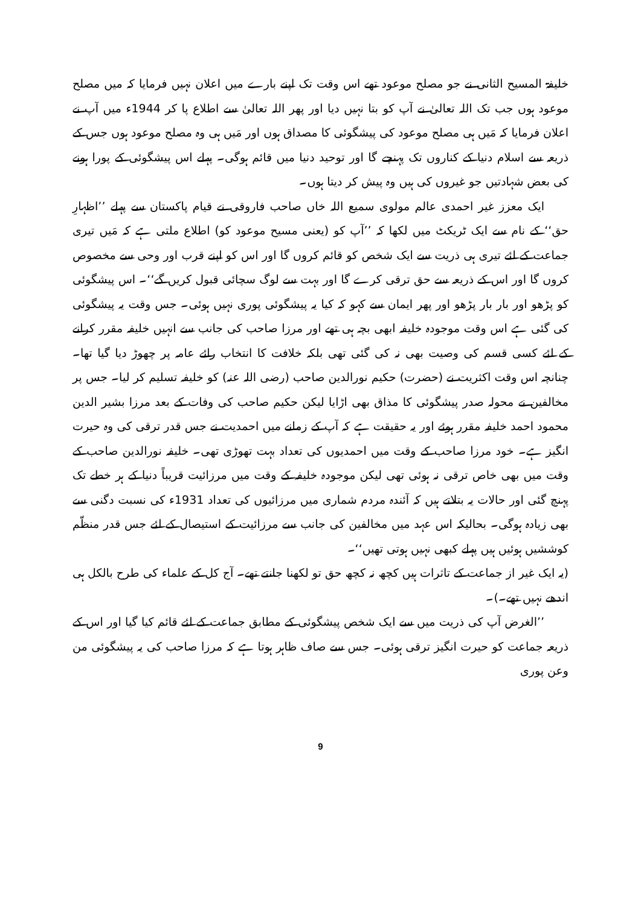خلیفۃ المسیح الثانی نے جو مصلح موعود تھے اس وقت تک اپنے بارے میں اعلان نہیں فرمایا کہ میں مصلح موعود ہوں جب تک اللہ تعالیٰ نے آپ کو بتا نہیں دیا اور پھر اللہ تعالیٰ سے اطلاع پا کر 1944ء میں آپ نے اعلان فرمایا کہ مَیں ہی مصلح موعود کی پیشگوئی کا مصداق ہوں اور مَیں ہی وہ مصلح موعود ہوں جس کے ذریعہ سے اسلام دنیا کے کناروں تک پہنچے گا اور توحید دنیا میں قائم ہوگی۔ پہلے اس پیشگوئی کے پورا ہونے کی بعض شہادتیں جو غیروں کی ہیں وہ پیش کر دیتا ہوں۔
ایک معزز غیر احمدی عالم مولوی سمیع اللہ خاں صاحب فاروقی نے قیام پاکستان سے پہلے ’’اظہارِ حق‘‘ کے نام سے ایک ٹریکٹ میں لکھا کہ ’’آپ کو (یعنی مسیح موعود کو) اطلاع ملتی ہے کہ مَیں تیری جماعت کے لئے تیری ہی ذریت سے ایک شخص کو قائم کروں گا اور اس کو اپنے قرب اور وحی سے مخصوص کروں گا اور اس کے ذریعہ سے حق ترقی کرے گا اور بہت سے لوگ سچائی قبول کریں گے‘‘۔ اس پیشگوئی کو پڑھو اور بار بار پڑھو اور پھر ایمان سے کہو کہ کیا یہ پیشگوئی پوری نہیں ہوئی۔ جس وقت یہ پیشگوئی کی گئی ہے اس وقت موجودہ خلیفہ ابھی بچہ ہی تھے اور مرزا صاحب کی جانب سے انہیں خلیفہ مقرر کرانے کے لئے کسی قسم کی وصیت بھی نہ کی گئی تھی بلکہ خلافت کا انتخاب رائے عامہ پر چھوڑ دیا گیا تھا۔ چنانچہ اس وقت اکثریت نے (حضرت) حکیم نورالدین صاحب (رضی اللہ عنہ) کو خلیفہ تسلیم کر لیا۔ جس پر مخالفین نے محولہ صدر پیشگوئی کا مذاق بھی اڑایا لیکن حکیم صاحب کی وفات کے بعد مرزا بشیر الدین محمود احمد خلیفہ مقرر ہوئے اور یہ حقیقت ہے کہ آپ کے زمانے میں احمدیت نے جس قدر ترقی کی وہ حیرت انگیز ہے۔ خود مرزا صاحب کے وقت میں احمدیوں کی تعداد بہت تھوڑی تھی۔ خلیفہ نورالدین صاحب کے وقت میں بھی خاص ترقی نہ ہوئی تھی لیکن موجودہ خلیفہ کے وقت میں مرزائیت قریباً دنیا کے ہر خطے تک پہنچ گئی اور حالات یہ بتلاتے ہیں کہ آئندہ مردم شماری میں مرزائیوں کی تعداد 1931ء کی نسبت دگنی سے بھی زیادہ ہوگی۔ بحالیکہ اس عہد میں مخالفین کی جانب سے مرزائیت کے استیصال کے لئے جس قدر منظّم کوششیں ہوئیں ہیں پہلے کبھی نہیں ہوتی تھیں‘‘۔
(یہ ایک غیر از جماعت کے تاثرات ہیں کچھ نہ کچھ حق تو لکھنا جانتے تھے۔ آج کل کے علماء کی طرح بالکل ہی اندھے نہیں تھے۔)۔
’’الغرض آپ کی ذریت میں سے ایک شخص پیشگوئی کے مطابق جماعت کے لئے قائم کیا گیا اور اس کے ذریعہ جماعت کو حیرت انگیز ترقی ہوئی۔ جس سے صاف ظاہر ہوتا ہے کہ مرزا صاحب کی یہ پیشگوئی من وعن پوری
9